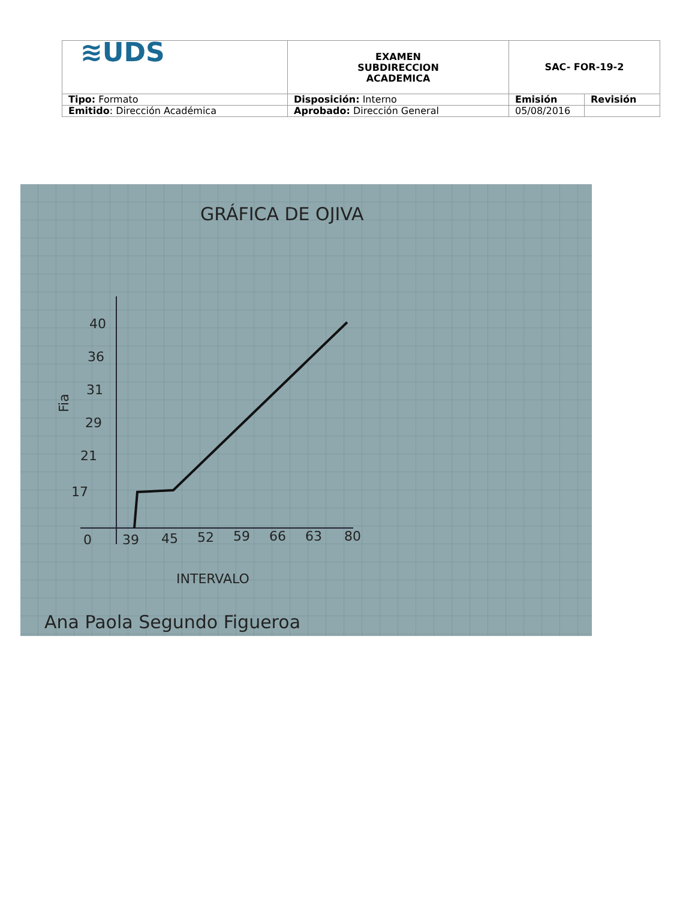| ≋UDS | EXAMEN SUBDIRECCION ACADEMICA | SAC- FOR-19-2 | |
| Tipo: Formato | Disposición: Interno | Emisión | Revisión |
| Emitido : Dirección Académica | Aprobado: Dirección General | 05/08/2016 | |
GRÁFICA DE OJIVA
40
36
31
29
21
17
Fia
0
39
45
52
59
66
63
80
INTERVALO
Ana Paola Segundo Figueroa